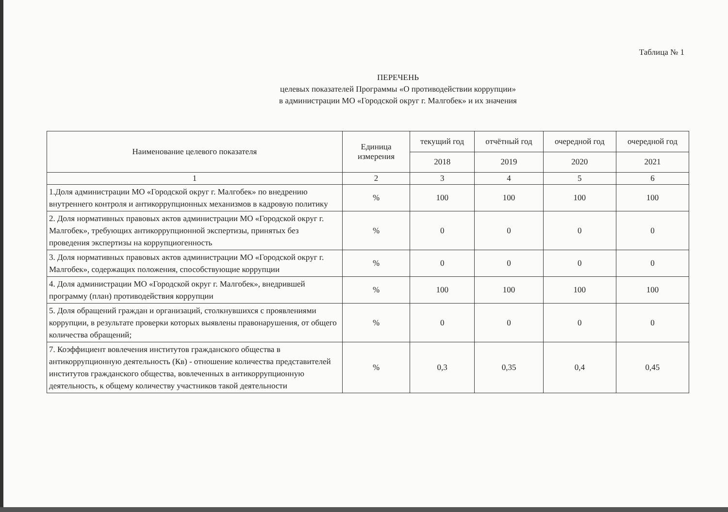Таблица № 1
ПЕРЕЧЕНЬ
целевых показателей Программы «О противодействии коррупции»
в администрации МО «Городской округ г. Малгобек» и их значения
| Наименование целевого показателя | Единица измерения | текущий год | отчётный год | очередной год | очередной год |
| --- | --- | --- | --- | --- | --- |
| | | 2018 | 2019 | 2020 | 2021 |
| 1 | 2 | 3 | 4 | 5 | 6 |
| 1.Доля администрации МО «Городской округ г. Малгобек» по внедрению внутреннего контроля и антикоррупционных механизмов в кадровую политику | % | 100 | 100 | 100 | 100 |
| 2. Доля нормативных правовых актов администрации МО «Городской округ г. Малгобек», требующих антикоррупционной экспертизы, принятых без проведения экспертизы на коррупциогенность | % | 0 | 0 | 0 | 0 |
| 3. Доля нормативных правовых актов администрации МО «Городской округ г. Малгобек», содержащих положения, способствующие коррупции | % | 0 | 0 | 0 | 0 |
| 4. Доля администрации МО «Городской округ г. Малгобек», внедрившей программу (план) противодействия коррупции | % | 100 | 100 | 100 | 100 |
| 5. Доля обращений граждан и организаций, столкнувшихся с проявлениями коррупции, в результате проверки которых выявлены правонарушения, от общего количества обращений; | % | 0 | 0 | 0 | 0 |
| 7. Коэффициент вовлечения институтов гражданского общества в антикоррупционную деятельность (Кв) - отношение количества представителей институтов гражданского общества, вовлеченных в антикоррупционную деятельность, к общему количеству участников такой деятельности | % | 0,3 | 0,35 | 0,4 | 0,45 |